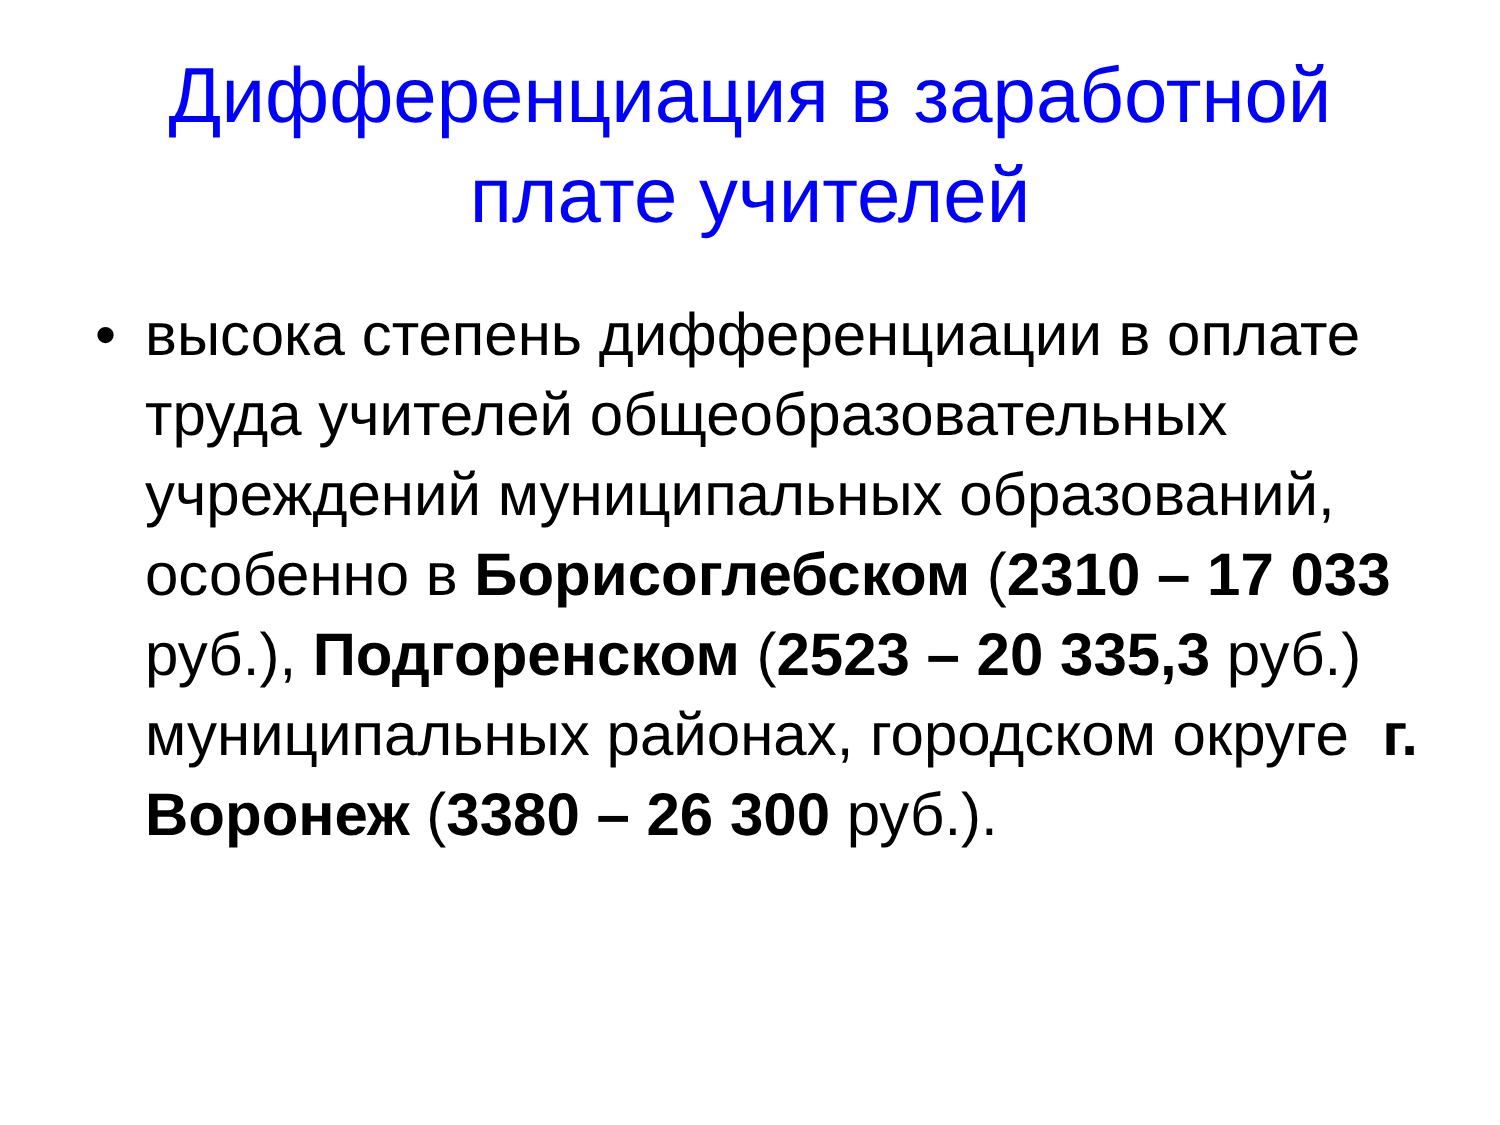Дифференциация в заработной
плате учителей
• высока степень дифференциации в оплате труда учителей общеобразовательных учреждений муниципальных образований, особенно в Борисоглебском (2310 – 17 033 руб.), Подгоренском (2523 – 20 335,3 руб.) муниципальных районах, городском округе г. Воронеж (3380 – 26 300 руб.).